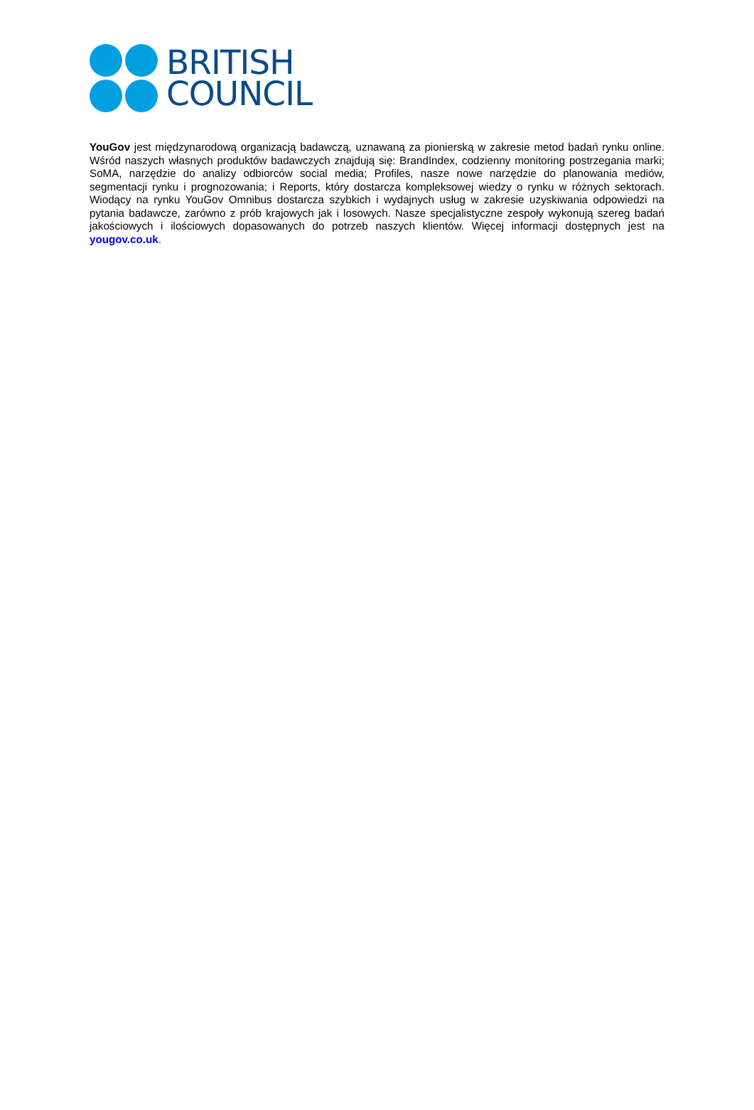BRITISH
COUNCIL
YouGov jest międzynarodową organizacją badawczą, uznawaną za pionierską w zakresie metod badań rynku online. Wśród naszych własnych produktów badawczych znajdują się: BrandIndex, codzienny monitoring postrzegania marki; SoMA, narzędzie do analizy odbiorców social media; Profiles, nasze nowe narzędzie do planowania mediów, segmentacji rynku i prognozowania; i Reports, który dostarcza kompleksowej wiedzy o rynku w różnych sektorach. Wiodący na rynku YouGov Omnibus dostarcza szybkich i wydajnych usług w zakresie uzyskiwania odpowiedzi na pytania badawcze, zarówno z prób krajowych jak i losowych. Nasze specjalistyczne zespoły wykonują szereg badań jakościowych i ilościowych dopasowanych do potrzeb naszych klientów. Więcej informacji dostępnych jest na yougov.co.uk.